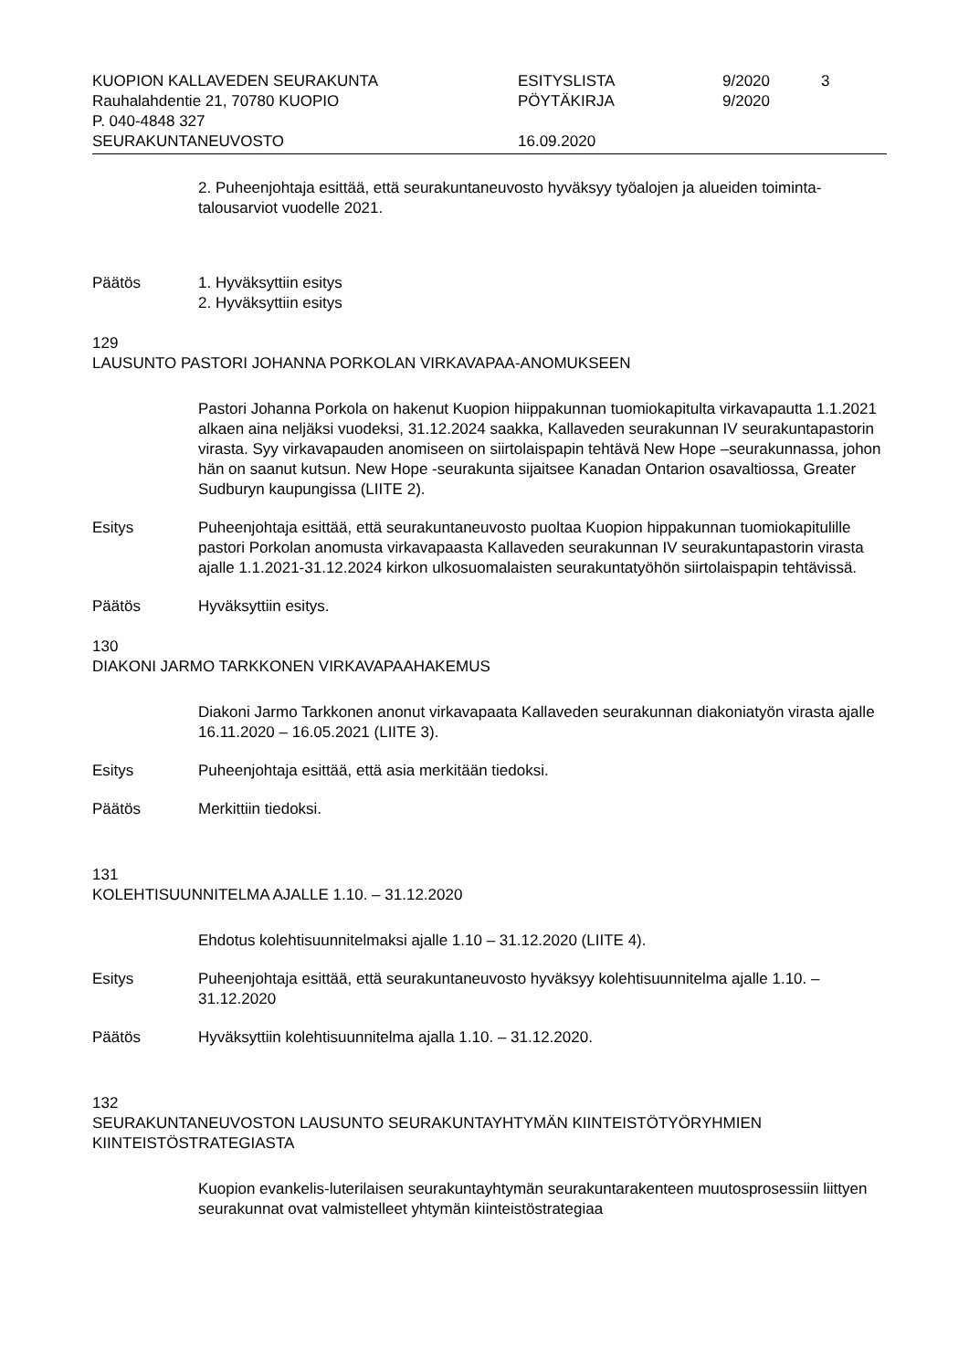KUOPION KALLAVEDEN SEURAKUNTA
Rauhalahdentie 21, 70780 KUOPIO
P. 040-4848 327
SEURAKUNTANEUVOSTO
ESITYSLISTA
PÖYTÄKIRJA
16.09.2020
9/2020
9/2020
3
2. Puheenjohtaja esittää, että seurakuntaneuvosto hyväksyy työalojen ja alueiden toiminta-talousarviot vuodelle 2021.
Päätös
1. Hyväksyttiin esitys
2. Hyväksyttiin esitys
129
LAUSUNTO PASTORI JOHANNA PORKOLAN VIRKAVAPAA-ANOMUKSEEN
Pastori Johanna Porkola on hakenut Kuopion hiippakunnan tuomiokapitulta virkavapautta 1.1.2021 alkaen aina neljäksi vuodeksi, 31.12.2024 saakka, Kallaveden seurakunnan IV seurakuntapastorin virasta. Syy virkavapauden anomiseen on siirtolaispapin tehtävä New Hope –seurakunnassa, johon hän on saanut kutsun. New Hope -seurakunta sijaitsee Kanadan Ontarion osavaltiossa, Greater Sudburyn kaupungissa (LIITE 2).
Esitys
Puheenjohtaja esittää, että seurakuntaneuvosto puoltaa Kuopion hippakunnan tuomiokapitulille pastori Porkolan anomusta virkavapaasta Kallaveden seurakunnan IV seurakuntapastorin virasta ajalle 1.1.2021-31.12.2024 kirkon ulkosuomalaisten seurakuntatyöhön siirtolaispapin tehtävissä.
Päätös
Hyväksyttiin esitys.
130
DIAKONI JARMO TARKKONEN VIRKAVAPAAHAKEMUS
Diakoni Jarmo Tarkkonen anonut virkavapaata Kallaveden seurakunnan diakoniatyön virasta ajalle 16.11.2020 – 16.05.2021 (LIITE 3).
Esitys
Puheenjohtaja esittää, että asia merkitään tiedoksi.
Päätös
Merkittiin tiedoksi.
131
KOLEHTISUUNNITELMA AJALLE 1.10. – 31.12.2020
Ehdotus kolehtisuunnitelmaksi ajalle 1.10 – 31.12.2020 (LIITE 4).
Esitys
Puheenjohtaja esittää, että seurakuntaneuvosto hyväksyy kolehtisuunnitelma ajalle 1.10. – 31.12.2020
Päätös
Hyväksyttiin kolehtisuunnitelma ajalla 1.10. – 31.12.2020.
132
SEURAKUNTANEUVOSTON LAUSUNTO SEURAKUNTAYHTYMÄN KIINTEISTÖTYÖRYHMIEN KIINTEISTÖSTRATEGIASTA
Kuopion evankelis-luterilaisen seurakuntayhtymän seurakuntarakenteen muutosprosessiin liittyen seurakunnat ovat valmistelleet yhtymän kiinteistöstrategiaa